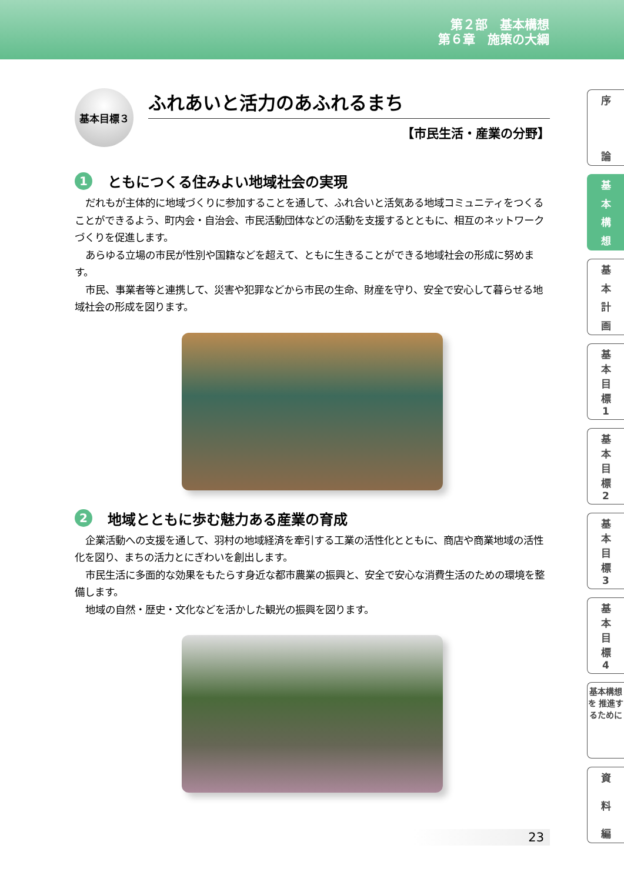第２部　基本構想
第６章　施策の大綱
基本目標３
ふれあいと活力のあふれるまち
【市民生活・産業の分野】
1 ともにつくる住みよい地域社会の実現
だれもが主体的に地域づくりに参加することを通して、ふれ合いと活気ある地域コミュニティをつくることができるよう、町内会・自治会、市民活動団体などの活動を支援するとともに、相互のネットワークづくりを促進します。
あらゆる立場の市民が性別や国籍などを超えて、ともに生きることができる地域社会の形成に努めます。
市民、事業者等と連携して、災害や犯罪などから市民の生命、財産を守り、安全で安心して暮らせる地域社会の形成を図ります。
2 地域とともに歩む魅力ある産業の育成
企業活動への支援を通して、羽村の地域経済を牽引する工業の活性化とともに、商店や商業地域の活性化を図り、まちの活力とにぎわいを創出します。
市民生活に多面的な効果をもたらす身近な都市農業の振興と、安全で安心な消費生活のための環境を整備します。
地域の自然・歴史・文化などを活かした観光の振興を図ります。
序
論
基
本構想
基
本計画
基
本目標
1
基
本目標
2
基
本目標
3
基
本目標
4
基本構想を 推進するために
資
料編
23